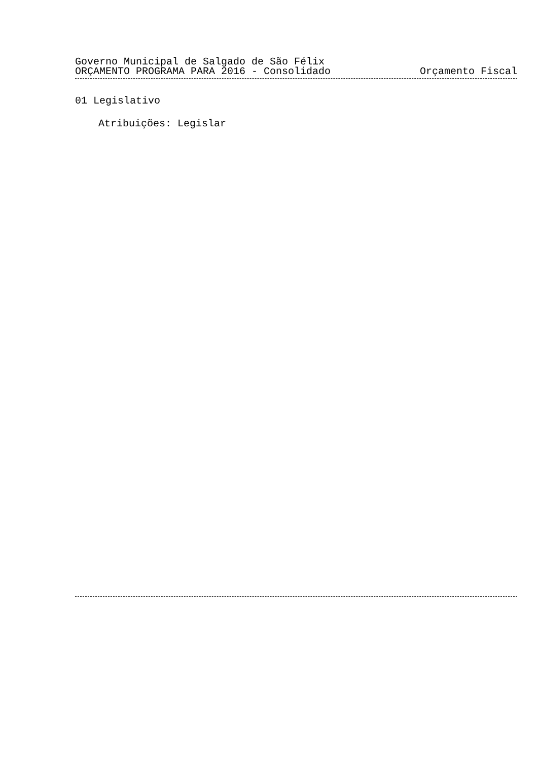Governo Municipal de Salgado de São Félix
ORÇAMENTO PROGRAMA PARA 2016 - Consolidado Orçamento Fiscal
01 Legislativo
Atribuições: Legislar